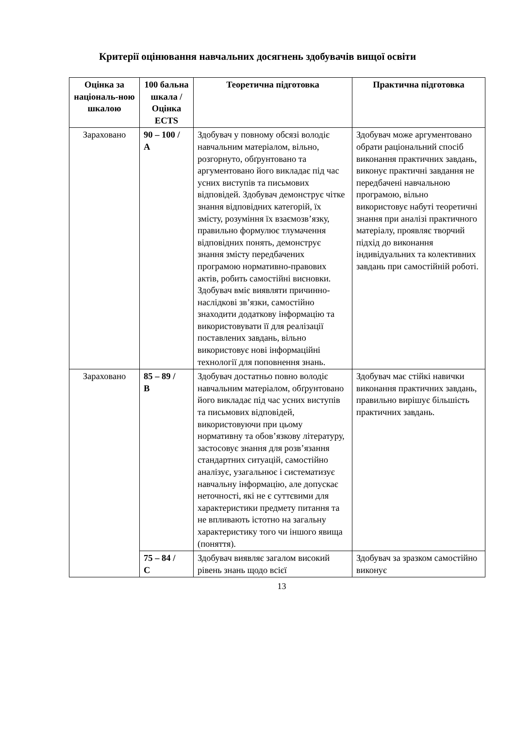Критерії оцінювання навчальних досягнень здобувачів вищої освіти
| Оцінка за національ-ною шкалою | 100 бальна шкала / Оцінка ECTS | Теоретична підготовка | Практична підготовка |
| --- | --- | --- | --- |
| Зараховано | 90 – 100 / A | Здобувач у повному обсязі володіє навчальним матеріалом, вільно, розгорнуто, обґрунтовано та аргументовано його викладає під час усних виступів та письмових відповідей. Здобувач демонструє чітке знання відповідних категорій, їх змісту, розуміння їх взаємозв’язку, правильно формулює тлумачення відповідних понять, демонструє знання змісту передбачених програмою нормативно-правових актів, робить самостійні висновки. Здобувач вміє виявляти причинно-наслідкові зв’язки, самостійно знаходити додаткову інформацію та використовувати її для реалізації поставлених завдань, вільно використовує нові інформаційні технології для поповнення знань. | Здобувач може аргументовано обрати раціональний спосіб виконання практичних завдань, виконує практичні завдання не передбачені навчальною програмою, вільно використовує набуті теоретичні знання при аналізі практичного матеріалу, проявляє творчий підхід до виконання індивідуальних та колективних завдань при самостійній роботі. |
| Зараховано | 85 – 89 / B | Здобувач достатньо повно володіє навчальним матеріалом, обґрунтовано його викладає під час усних виступів та письмових відповідей, використовуючи при цьому нормативну та обов’язкову літературу, застосовує знання для розв’язання стандартних ситуацій, самостійно аналізує, узагальнює і систематизує навчальну інформацію, але допускає неточності, які не є суттєвими для характеристики предмету питання та не впливають істотно на загальну характеристику того чи іншого явища (поняття). | Здобувач має стійкі навички виконання практичних завдань, правильно вирішує більшість практичних завдань. |
| | 75 – 84 / C | Здобувач виявляє загалом високий рівень знань щодо всієї | Здобувач за зразком самостійно виконує |
13